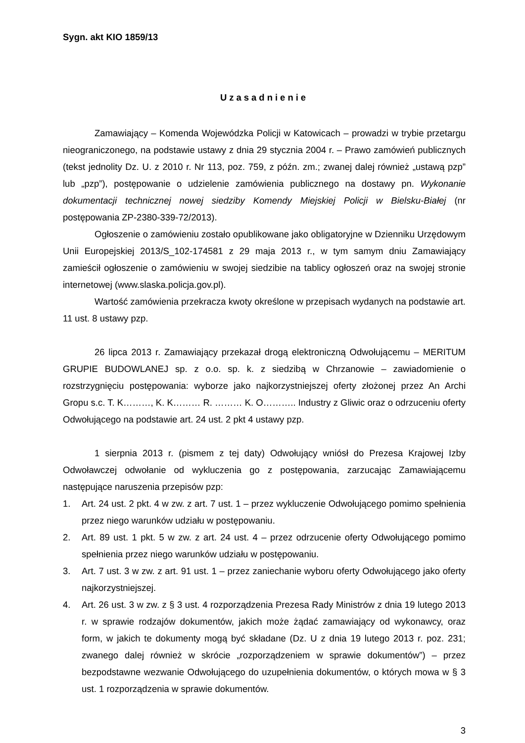Sygn. akt KIO 1859/13
Uzasadnienie
Zamawiający – Komenda Wojewódzka Policji w Katowicach – prowadzi w trybie przetargu nieograniczonego, na podstawie ustawy z dnia 29 stycznia 2004 r. – Prawo zamówień publicznych (tekst jednolity Dz. U. z 2010 r. Nr 113, poz. 759, z późn. zm.; zwanej dalej również „ustawą pzp” lub „pzp”), postępowanie o udzielenie zamówienia publicznego na dostawy pn. Wykonanie dokumentacji technicznej nowej siedziby Komendy Miejskiej Policji w Bielsku-Białej (nr postępowania ZP-2380-339-72/2013).
Ogłoszenie o zamówieniu zostało opublikowane jako obligatoryjne w Dzienniku Urzędowym Unii Europejskiej 2013/S_102-174581 z 29 maja 2013 r., w tym samym dniu Zamawiający zamieścił ogłoszenie o zamówieniu w swojej siedzibie na tablicy ogłoszeń oraz na swojej stronie internetowej (www.slaska.policja.gov.pl).
Wartość zamówienia przekracza kwoty określone w przepisach wydanych na podstawie art. 11 ust. 8 ustawy pzp.
26 lipca 2013 r. Zamawiający przekazał drogą elektroniczną Odwołującemu – MERITUM GRUPIE BUDOWLANEJ sp. z o.o. sp. k. z siedzibą w Chrzanowie – zawiadomienie o rozstrzygnięciu postępowania: wyborze jako najkorzystniejszej oferty złożonej przez An Archi Gropu s.c. T. K………, K. K……… R. ……… K. O……….. Industry z Gliwic oraz o odrzuceniu oferty Odwołującego na podstawie art. 24 ust. 2 pkt 4 ustawy pzp.
1 sierpnia 2013 r. (pismem z tej daty) Odwołujący wniósł do Prezesa Krajowej Izby Odwoławczej odwołanie od wykluczenia go z postępowania, zarzucając Zamawiającemu następujące naruszenia przepisów pzp:
1. Art. 24 ust. 2 pkt. 4 w zw. z art. 7 ust. 1 – przez wykluczenie Odwołującego pomimo spełnienia przez niego warunków udziału w postępowaniu.
2. Art. 89 ust. 1 pkt. 5 w zw. z art. 24 ust. 4 – przez odrzucenie oferty Odwołującego pomimo spełnienia przez niego warunków udziału w postępowaniu.
3. Art. 7 ust. 3 w zw. z art. 91 ust. 1 – przez zaniechanie wyboru oferty Odwołującego jako oferty najkorzystniejszej.
4. Art. 26 ust. 3 w zw. z § 3 ust. 4 rozporządzenia Prezesa Rady Ministrów z dnia 19 lutego 2013 r. w sprawie rodzajów dokumentów, jakich może żądać zamawiający od wykonawcy, oraz form, w jakich te dokumenty mogą być składane (Dz. U z dnia 19 lutego 2013 r. poz. 231; zwanego dalej również w skrócie „rozporządzeniem w sprawie dokumentów”) – przez bezpodstawne wezwanie Odwołującego do uzupełnienia dokumentów, o których mowa w § 3 ust. 1 rozporządzenia w sprawie dokumentów.
3